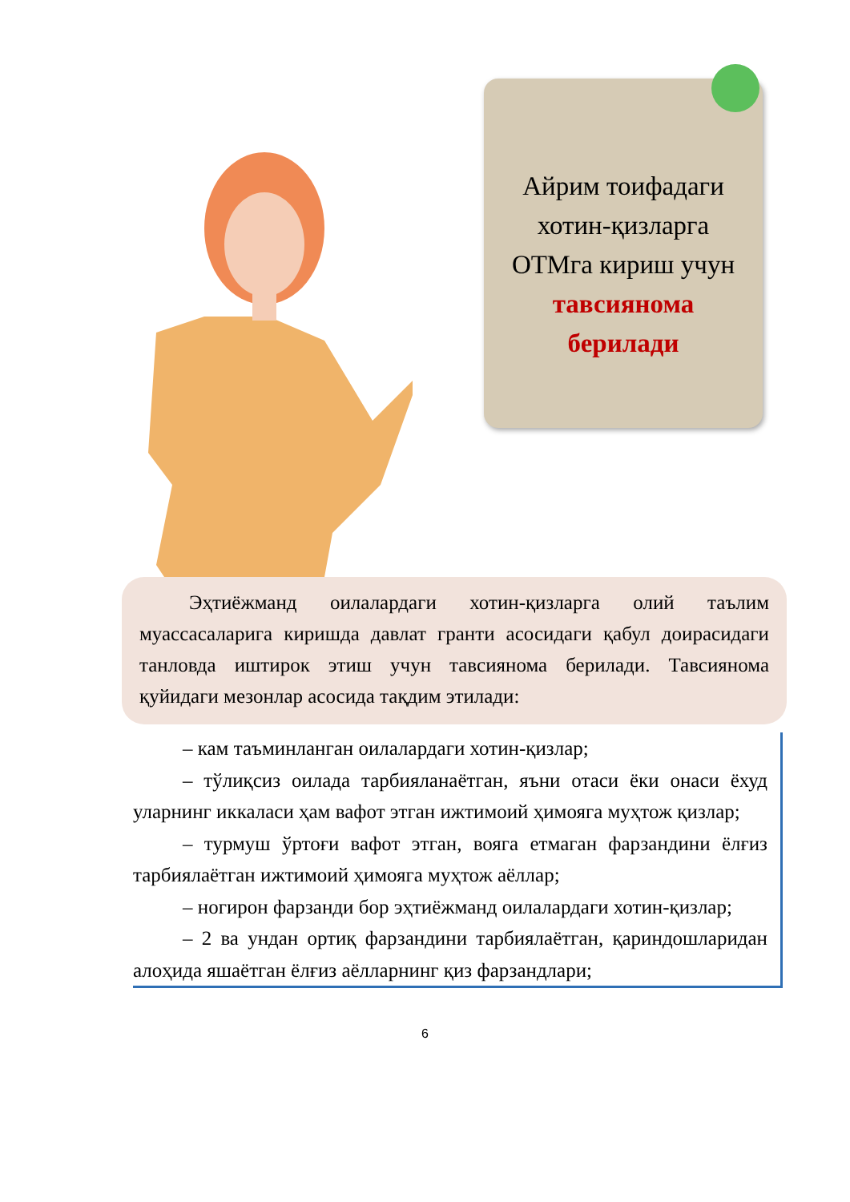Айрим тоифадаги
хотин-қизларга
ОТМга кириш учун
тавсиянома
берилади
Эҳтиёжманд оилалардаги хотин-қизларга олий таълим муассасаларига киришда давлат гранти асосидаги қабул доирасидаги танловда иштирок этиш учун тавсиянома берилади. Тавсиянома қуйидаги мезонлар асосида тақдим этилади:
– кам таъминланган оилалардаги хотин-қизлар;
– тўлиқсиз оилада тарбияланаётган, яъни отаси ёки онаси ёхуд уларнинг иккаласи ҳам вафот этган ижтимоий ҳимояга муҳтож қизлар;
– турмуш ўртоғи вафот этган, вояга етмаган фарзандини ёлғиз тарбиялаётган ижтимоий ҳимояга муҳтож аёллар;
– ногирон фарзанди бор эҳтиёжманд оилалардаги хотин-қизлар;
– 2 ва ундан ортиқ фарзандини тарбиялаётган, қариндошларидан алоҳида яшаётган ёлғиз аёлларнинг қиз фарзандлари;
6